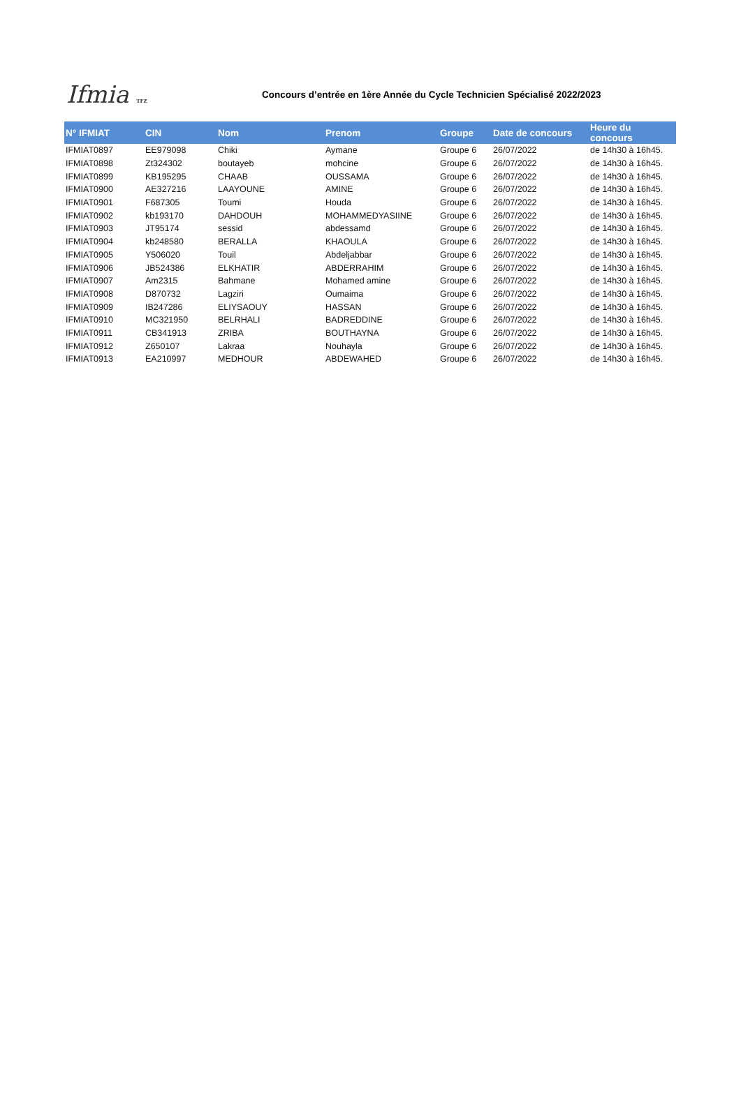Ifmia TFZ
Concours d’entrée en 1ère Année du Cycle Technicien Spécialisé 2022/2023
| N° IFMIAT | CIN | Nom | Prenom | Groupe | Date de concours | Heure du concours |
| --- | --- | --- | --- | --- | --- | --- |
| IFMIAT0897 | EE979098 | Chiki | Aymane | Groupe 6 | 26/07/2022 | de 14h30 à 16h45. |
| IFMIAT0898 | Zt324302 | boutayeb | mohcine | Groupe 6 | 26/07/2022 | de 14h30 à 16h45. |
| IFMIAT0899 | KB195295 | CHAAB | OUSSAMA | Groupe 6 | 26/07/2022 | de 14h30 à 16h45. |
| IFMIAT0900 | AE327216 | LAAYOUNE | AMINE | Groupe 6 | 26/07/2022 | de 14h30 à 16h45. |
| IFMIAT0901 | F687305 | Toumi | Houda | Groupe 6 | 26/07/2022 | de 14h30 à 16h45. |
| IFMIAT0902 | kb193170 | DAHDOUH | MOHAMMEDYASIINE | Groupe 6 | 26/07/2022 | de 14h30 à 16h45. |
| IFMIAT0903 | JT95174 | sessid | abdessamd | Groupe 6 | 26/07/2022 | de 14h30 à 16h45. |
| IFMIAT0904 | kb248580 | BERALLA | KHAOULA | Groupe 6 | 26/07/2022 | de 14h30 à 16h45. |
| IFMIAT0905 | Y506020 | Touil | Abdeljabbar | Groupe 6 | 26/07/2022 | de 14h30 à 16h45. |
| IFMIAT0906 | JB524386 | ELKHATIR | ABDERRAHIM | Groupe 6 | 26/07/2022 | de 14h30 à 16h45. |
| IFMIAT0907 | Am2315 | Bahmane | Mohamed amine | Groupe 6 | 26/07/2022 | de 14h30 à 16h45. |
| IFMIAT0908 | D870732 | Lagziri | Oumaima | Groupe 6 | 26/07/2022 | de 14h30 à 16h45. |
| IFMIAT0909 | IB247286 | ELIYSAOUY | HASSAN | Groupe 6 | 26/07/2022 | de 14h30 à 16h45. |
| IFMIAT0910 | MC321950 | BELRHALI | BADREDDINE | Groupe 6 | 26/07/2022 | de 14h30 à 16h45. |
| IFMIAT0911 | CB341913 | ZRIBA | BOUTHAYNA | Groupe 6 | 26/07/2022 | de 14h30 à 16h45. |
| IFMIAT0912 | Z650107 | Lakraa | Nouhayla | Groupe 6 | 26/07/2022 | de 14h30 à 16h45. |
| IFMIAT0913 | EA210997 | MEDHOUR | ABDEWAHED | Groupe 6 | 26/07/2022 | de 14h30 à 16h45. |